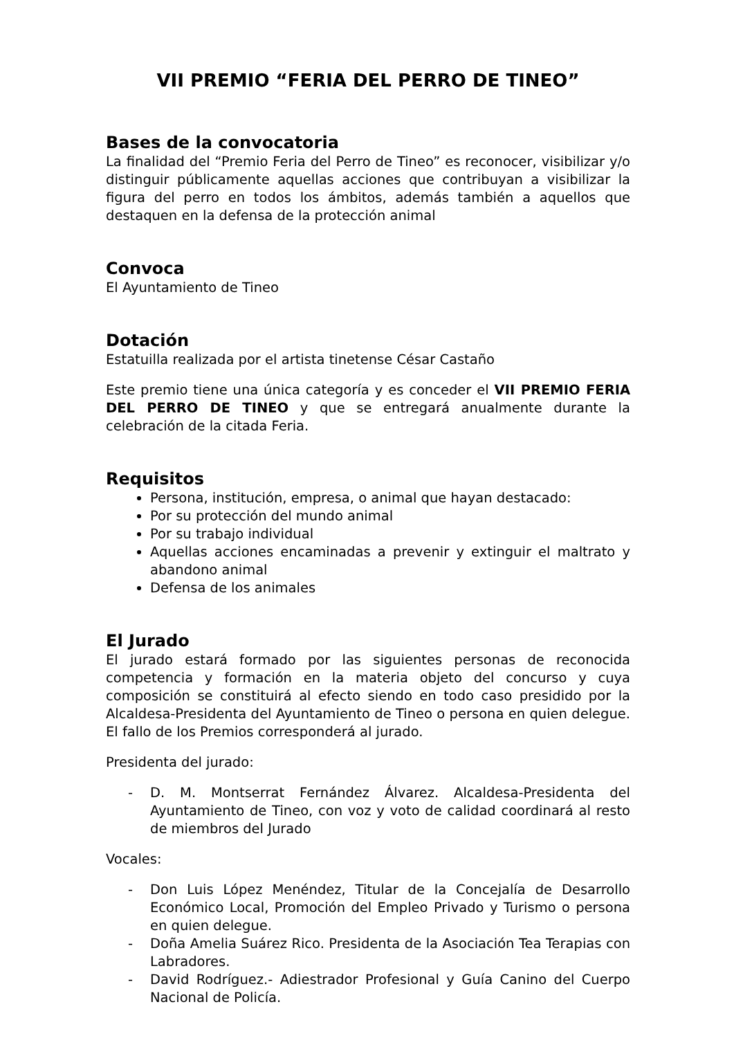VII PREMIO “FERIA DEL PERRO DE TINEO”
Bases de la convocatoria
La finalidad del “Premio Feria del Perro de Tineo” es reconocer, visibilizar y/o distinguir públicamente aquellas acciones que contribuyan a visibilizar la figura del perro en todos los ámbitos, además también a aquellos que destaquen en la defensa de la protección animal
Convoca
El Ayuntamiento de Tineo
Dotación
Estatuilla realizada por el artista tinetense César Castaño
Este premio tiene una única categoría y es conceder el VII PREMIO FERIA DEL PERRO DE TINEO y que se entregará anualmente durante la celebración de la citada Feria.
Requisitos
Persona, institución, empresa, o animal que hayan destacado:
Por su protección del mundo animal
Por su trabajo individual
Aquellas acciones encaminadas a prevenir y extinguir el maltrato y abandono animal
Defensa de los animales
El Jurado
El jurado estará formado por las siguientes personas de reconocida competencia y formación en la materia objeto del concurso y cuya composición se constituirá al efecto siendo en todo caso presidido por la Alcaldesa-Presidenta del Ayuntamiento de Tineo o persona en quien delegue. El fallo de los Premios corresponderá al jurado.
Presidenta del jurado:
- D. M. Montserrat Fernández Álvarez. Alcaldesa-Presidenta del Ayuntamiento de Tineo, con voz y voto de calidad coordinará al resto de miembros del Jurado
Vocales:
- Don Luis López Menéndez, Titular de la Concejalía de Desarrollo Económico Local, Promoción del Empleo Privado y Turismo o persona en quien delegue.
- Doña Amelia Suárez Rico. Presidenta de la Asociación Tea Terapias con Labradores.
- David Rodríguez.- Adiestrador Profesional y Guía Canino del Cuerpo Nacional de Policía.